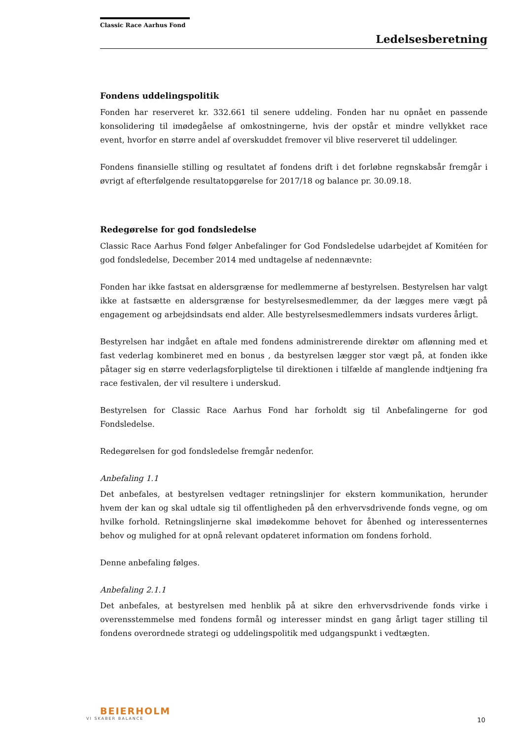Classic Race Aarhus Fond
Ledelsesberetning
Fondens uddelingspolitik
Fonden har reserveret kr. 332.661 til senere uddeling. Fonden har nu opnået en passende konsolidering til imødegåelse af omkostningerne, hvis der opstår et mindre vellykket race event, hvorfor en større andel af overskuddet fremover vil blive reserveret til uddelinger.
Fondens finansielle stilling og resultatet af fondens drift i det forløbne regnskabsår fremgår i øvrigt af efterfølgende resultatopgørelse for 2017/18 og balance pr. 30.09.18.
Redegørelse for god fondsledelse
Classic Race Aarhus Fond følger Anbefalinger for God Fondsledelse udarbejdet af Komitéen for god fondsledelse, December 2014 med undtagelse af nedennævnte:
Fonden har ikke fastsat en aldersgrænse for medlemmerne af bestyrelsen. Bestyrelsen har valgt ikke at fastsætte en aldersgrænse for bestyrelsesmedlemmer, da der lægges mere vægt på engagement og arbejdsindsats end alder. Alle bestyrelsesmedlemmers indsats vurderes årligt.
Bestyrelsen har indgået en aftale med fondens administrerende direktør om aflønning med et fast vederlag kombineret med en bonus , da bestyrelsen lægger stor vægt på, at fonden ikke påtager sig en større vederlagsforpligtelse til direktionen i tilfælde af manglende indtjening fra race festivalen, der vil resultere i underskud.
Bestyrelsen for Classic Race Aarhus Fond har forholdt sig til Anbefalingerne for god Fondsledelse.
Redegørelsen for god fondsledelse fremgår nedenfor.
Anbefaling 1.1
Det anbefales, at bestyrelsen vedtager retningslinjer for ekstern kommunikation, herunder hvem der kan og skal udtale sig til offentligheden på den erhvervsdrivende fonds vegne, og om hvilke forhold. Retningslinjerne skal imødekomme behovet for åbenhed og interessenternes behov og mulighed for at opnå relevant opdateret information om fondens forhold.
Denne anbefaling følges.
Anbefaling 2.1.1
Det anbefales, at bestyrelsen med henblik på at sikre den erhvervsdrivende fonds virke i overensstemmelse med fondens formål og interesser mindst en gang årligt tager stilling til fondens overordnede strategi og uddelingspolitik med udgangspunkt i vedtægten.
BEIERHOLM
VI SKABER BALANCE
10